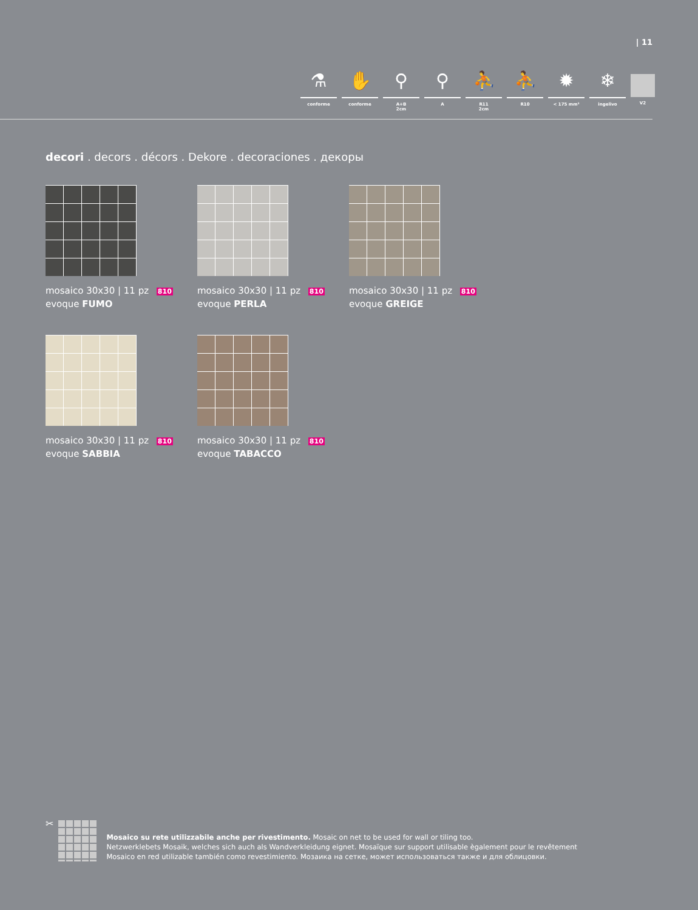| 11
⚗
conforme
✋
conforme
⚲
A+B
2cm
⚲
A
⛹
R11
2cm
⛹
R10
✹
< 175 mm³
❄
ingelivo
V2
decori . decors . décors . Dekore . decoraciones . декоры
mosaico 30x30 | 11 pz 810
evoque FUMO
mosaico 30x30 | 11 pz 810
evoque PERLA
mosaico 30x30 | 11 pz 810
evoque GREIGE
mosaico 30x30 | 11 pz 810
evoque SABBIA
mosaico 30x30 | 11 pz 810
evoque TABACCO
✂
Mosaico su rete utilizzabile anche per rivestimento. Mosaic on net to be used for wall or tiling too.
Netzwerklebets Mosaik, welches sich auch als Wandverkleidung eignet. Mosaïque sur support utilisable ègalement pour le revêtement
Mosaico en red utilizable también como revestimiento. Мозаика на сетке, может использоваться также и для облицовки.